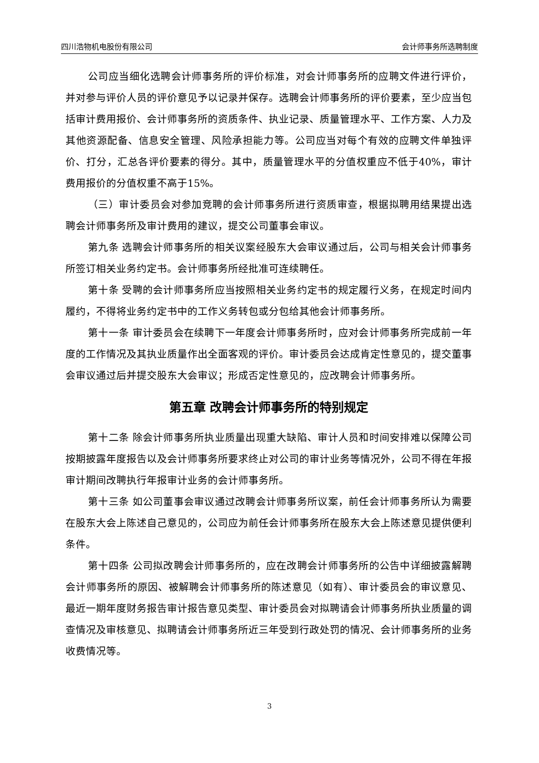四川浩物机电股份有限公司 会计师事务所选聘制度
公司应当细化选聘会计师事务所的评价标准，对会计师事务所的应聘文件进行评价，并对参与评价人员的评价意见予以记录并保存。选聘会计师事务所的评价要素，至少应当包括审计费用报价、会计师事务所的资质条件、执业记录、质量管理水平、工作方案、人力及其他资源配备、信息安全管理、风险承担能力等。公司应当对每个有效的应聘文件单独评价、打分，汇总各评价要素的得分。其中，质量管理水平的分值权重应不低于40%，审计费用报价的分值权重不高于15%。
（三）审计委员会对参加竞聘的会计师事务所进行资质审查，根据拟聘用结果提出选聘会计师事务所及审计费用的建议，提交公司董事会审议。
第九条 选聘会计师事务所的相关议案经股东大会审议通过后，公司与相关会计师事务所签订相关业务约定书。会计师事务所经批准可连续聘任。
第十条 受聘的会计师事务所应当按照相关业务约定书的规定履行义务，在规定时间内履约，不得将业务约定书中的工作义务转包或分包给其他会计师事务所。
第十一条 审计委员会在续聘下一年度会计师事务所时，应对会计师事务所完成前一年度的工作情况及其执业质量作出全面客观的评价。审计委员会达成肯定性意见的，提交董事会审议通过后并提交股东大会审议；形成否定性意见的，应改聘会计师事务所。
第五章 改聘会计师事务所的特别规定
第十二条 除会计师事务所执业质量出现重大缺陷、审计人员和时间安排难以保障公司按期披露年度报告以及会计师事务所要求终止对公司的审计业务等情况外，公司不得在年报审计期间改聘执行年报审计业务的会计师事务所。
第十三条 如公司董事会审议通过改聘会计师事务所议案，前任会计师事务所认为需要在股东大会上陈述自己意见的，公司应为前任会计师事务所在股东大会上陈述意见提供便利条件。
第十四条 公司拟改聘会计师事务所的，应在改聘会计师事务所的公告中详细披露解聘会计师事务所的原因、被解聘会计师事务所的陈述意见（如有）、审计委员会的审议意见、最近一期年度财务报告审计报告意见类型、审计委员会对拟聘请会计师事务所执业质量的调查情况及审核意见、拟聘请会计师事务所近三年受到行政处罚的情况、会计师事务所的业务收费情况等。
3